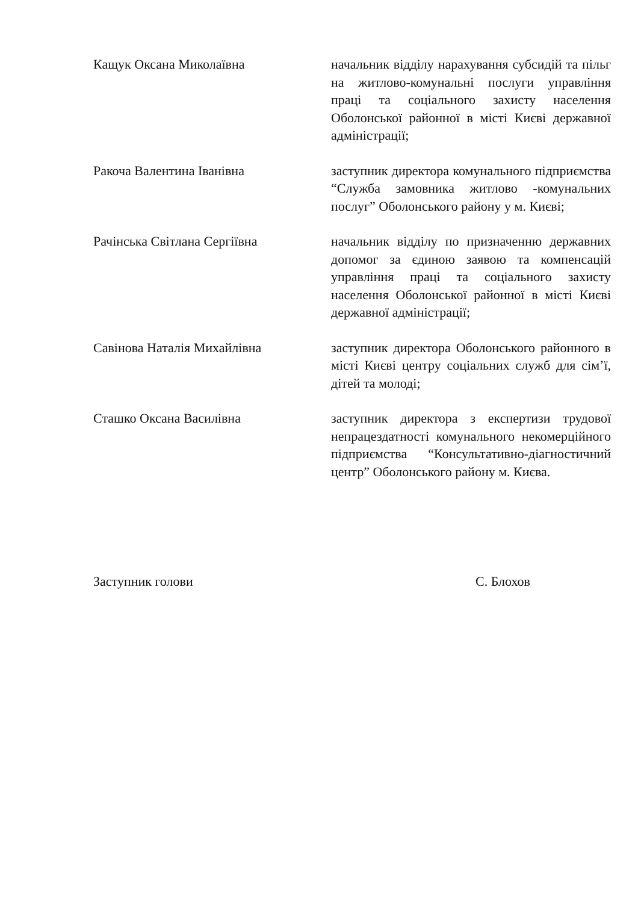Кащук Оксана Миколаївна
начальник відділу нарахування субсидій та пільг на житлово-комунальні послуги управління праці та соціального захисту населення Оболонської районної в місті Києві державної адміністрації;
Ракоча Валентина Іванівна
заступник директора комунального підприємства “Служба замовника житлово -комунальних послуг” Оболонського району у м. Києві;
Рачінська Світлана Сергіївна
начальник відділу по призначенню державних допомог за єдиною заявою та компенсацій управління праці та соціального захисту населення Оболонської районної в місті Києві державної адміністрації;
Савінова Наталія Михайлівна
заступник директора Оболонського районного в місті Києві центру соціальних служб для сім’ї, дітей та молоді;
Сташко Оксана Василівна
заступник директора з експертизи трудової непрацездатності комунального некомерційного підприємства “Консультативно-діагностичний центр” Оболонського району м. Києва.
Заступник голови С. Блохов